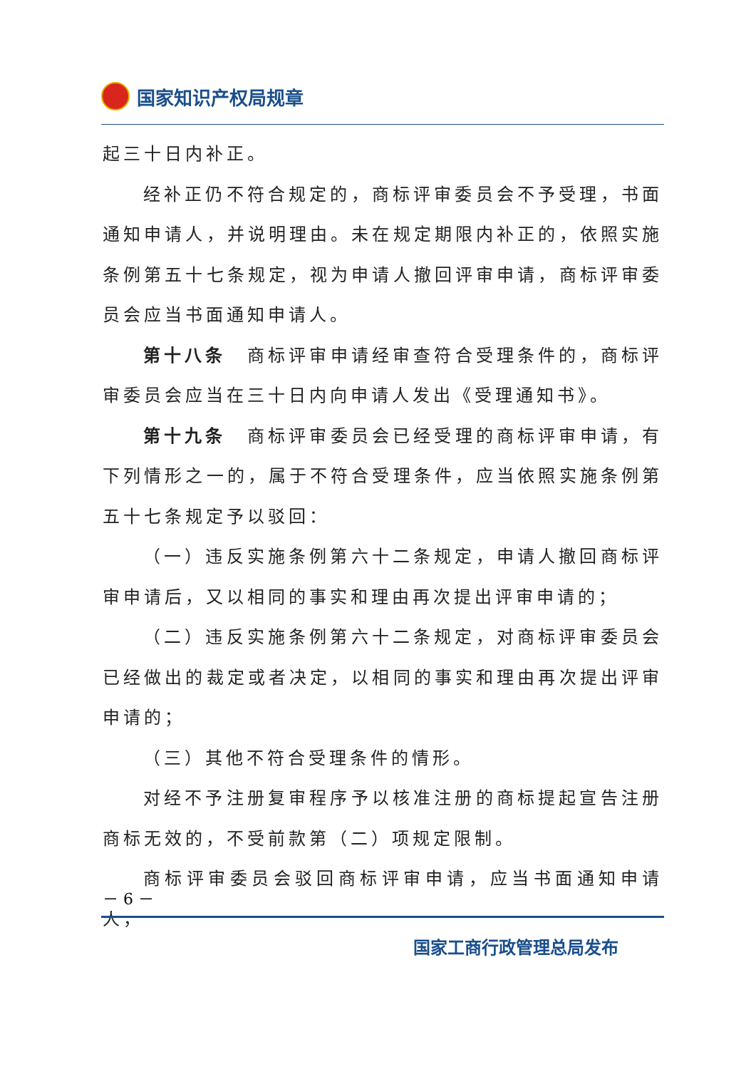国家知识产权局规章
起三十日内补正。
经补正仍不符合规定的，商标评审委员会不予受理，书面通知申请人，并说明理由。未在规定期限内补正的，依照实施条例第五十七条规定，视为申请人撤回评审申请，商标评审委员会应当书面通知申请人。
第十八条　商标评审申请经审查符合受理条件的，商标评审委员会应当在三十日内向申请人发出《受理通知书》。
第十九条　商标评审委员会已经受理的商标评审申请，有下列情形之一的，属于不符合受理条件，应当依照实施条例第五十七条规定予以驳回：
（一）违反实施条例第六十二条规定，申请人撤回商标评审申请后，又以相同的事实和理由再次提出评审申请的；
（二）违反实施条例第六十二条规定，对商标评审委员会已经做出的裁定或者决定，以相同的事实和理由再次提出评审申请的；
（三）其他不符合受理条件的情形。
对经不予注册复审程序予以核准注册的商标提起宣告注册商标无效的，不受前款第（二）项规定限制。
商标评审委员会驳回商标评审申请，应当书面通知申请人，
－ 6 －
国家工商行政管理总局发布